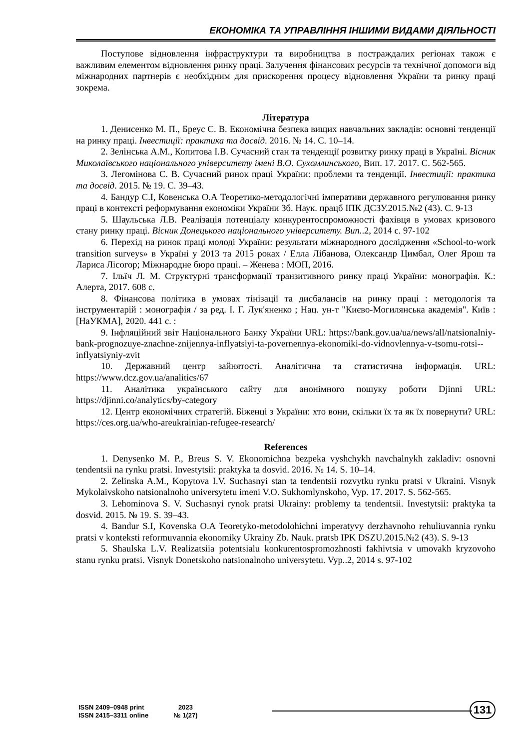ЕКОНОМІКА ТА УПРАВЛІННЯ ІНШИМИ ВИДАМИ ДІЯЛЬНОСТІ
Поступове відновлення інфраструктури та виробництва в постраждалих регіонах також є важливим елементом відновлення ринку праці. Залучення фінансових ресурсів та технічної допомоги від міжнародних партнерів є необхідним для прискорення процесу відновлення України та ринку праці зокрема.
Література
1. Денисенко М. П., Бреус С. В. Економічна безпека вищих навчальних закладів: основні тенденції на ринку праці. Інвестиції: практика та досвід. 2016. № 14. С. 10–14.
2. Зелінська А.М., Копитова І.В. Сучасний стан та тенденції розвитку ринку праці в Україні. Вісник Миколаївського національного університету імені В.О. Сухомлинського, Вип. 17. 2017. С. 562-565.
3. Легомінова С. В. Сучасний ринок праці України: проблеми та тенденції. Інвестиції: практика та досвід. 2015. № 19. С. 39–43.
4. Бандур С.І, Ковенська О.А Теоретико-методологічні імперативи державного регулювання ринку праці в контексті реформування економіки України Зб. Наук. працб ІПК ДСЗУ.2015.№2 (43). С. 9-13
5. Шаульська Л.В. Реалізація потенціалу конкурентоспроможності фахівця в умовах кризового стану ринку праці. Вісник Донецького національного університету. Вип..2, 2014 с. 97-102
6. Перехід на ринок праці молоді України: результати міжнародного дослідження «School-to-work transition surveys» в Україні у 2013 та 2015 роках / Елла Лібанова, Олександр Цимбал, Олег Ярош та Лариса Лісогор; Міжнародне бюро праці. – Женева : МОП, 2016.
7. Ільїч Л. М. Структурні трансформації транзитивного ринку праці України: монографія. К.: Алерта, 2017. 608 с.
8. Фінансова політика в умовах тінізації та дисбалансів на ринку праці : методологія та інструментарій : монографія / за ред. І. Г. Лук'яненко ; Нац. ун-т "Києво-Могилянська академія". Київ : [НаУКМА], 2020. 441 с. :
9. Інфляційний звіт Національного Банку України URL: https://bank.gov.ua/ua/news/all/natsionalniy-bank-prognozuye-znachne-znijennya-inflyatsiyi-ta-povernennya-ekonomiki-do-vidnovlennya-v-tsomu-rotsi--inflyatsiyniy-zvit
10. Державний центр зайнятості. Аналітична та статистична інформація. URL: https://www.dcz.gov.ua/analitics/67
11. Аналітика українського сайту для анонімного пошуку роботи Djinni URL: https://djinni.co/analytics/by-category
12. Центр економічних стратегій. Біженці з України: хто вони, скільки їх та як їх повернути? URL: https://ces.org.ua/who-areukrainian-refugee-research/
References
1. Denysenko M. P., Breus S. V. Ekonomichna bezpeka vyshchykh navchalnykh zakladiv: osnovni tendentsii na rynku pratsi. Investytsii: praktyka ta dosvid. 2016. № 14. S. 10–14.
2. Zelinska A.M., Kopytova I.V. Suchasnyi stan ta tendentsii rozvytku rynku pratsi v Ukraini. Visnyk Mykolaivskoho natsionalnoho universytetu imeni V.O. Sukhomlynskoho, Vyp. 17. 2017. S. 562-565.
3. Lehominova S. V. Suchasnyi rynok pratsi Ukrainy: problemy ta tendentsii. Investytsii: praktyka ta dosvid. 2015. № 19. S. 39–43.
4. Bandur S.I, Kovenska O.A Teoretyko-metodolohichni imperatyvy derzhavnoho rehuliuvannia rynku pratsi v konteksti reformuvannia ekonomiky Ukrainy Zb. Nauk. pratsb IPK DSZU.2015.№2 (43). S. 9-13
5. Shaulska L.V. Realizatsiia potentsialu konkurentospromozhnosti fakhivtsia v umovakh kryzovoho stanu rynku pratsi. Visnyk Donetskoho natsionalnoho universytetu. Vyp..2, 2014 s. 97-102
ISSN 2409–0948 print
ISSN 2415–3311 online
2023
№ 1(27)
131